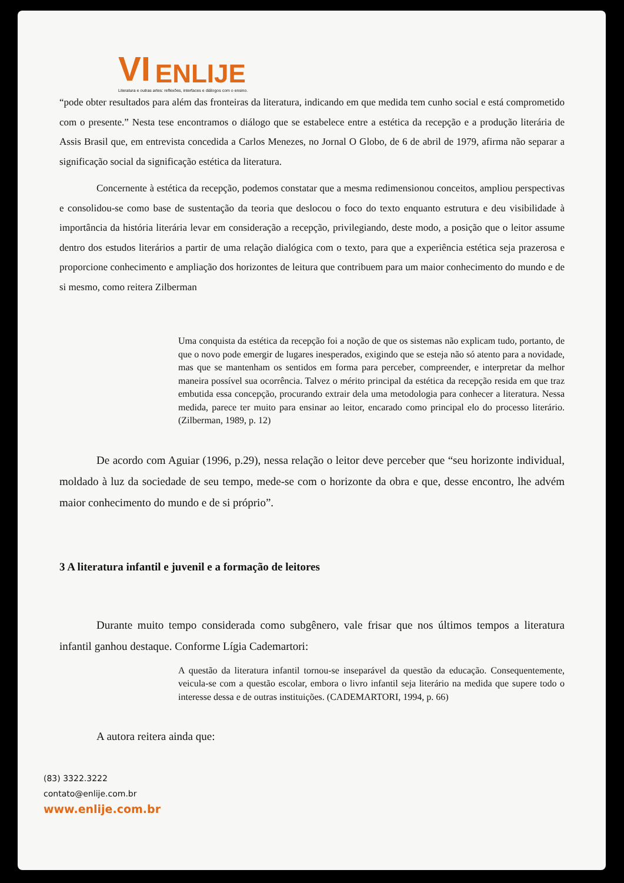VI ENLIJE
Literatura e outras artes: reflexões, interfaces e diálogos com o ensino.
“pode obter resultados para além das fronteiras da literatura, indicando em que medida tem cunho social e está comprometido com o presente.” Nesta tese encontramos o diálogo que se estabelece entre a estética da recepção e a produção literária de Assis Brasil que, em entrevista concedida a Carlos Menezes, no Jornal O Globo, de 6 de abril de 1979, afirma não separar a significação social da significação estética da literatura.
Concernente à estética da recepção, podemos constatar que a mesma redimensionou conceitos, ampliou perspectivas e consolidou-se como base de sustentação da teoria que deslocou o foco do texto enquanto estrutura e deu visibilidade à importância da história literária levar em consideração a recepção, privilegiando, deste modo, a posição que o leitor assume dentro dos estudos literários a partir de uma relação dialógica com o texto, para que a experiência estética seja prazerosa e proporcione conhecimento e ampliação dos horizontes de leitura que contribuem para um maior conhecimento do mundo e de si mesmo, como reitera Zilberman
Uma conquista da estética da recepção foi a noção de que os sistemas não explicam tudo, portanto, de que o novo pode emergir de lugares inesperados, exigindo que se esteja não só atento para a novidade, mas que se mantenham os sentidos em forma para perceber, compreender, e interpretar da melhor maneira possível sua ocorrência. Talvez o mérito principal da estética da recepção resida em que traz embutida essa concepção, procurando extrair dela uma metodologia para conhecer a literatura. Nessa medida, parece ter muito para ensinar ao leitor, encarado como principal elo do processo literário. (Zilberman, 1989, p. 12)
De acordo com Aguiar (1996, p.29), nessa relação o leitor deve perceber que “seu horizonte individual, moldado à luz da sociedade de seu tempo, mede-se com o horizonte da obra e que, desse encontro, lhe advém maior conhecimento do mundo e de si próprio”.
3 A literatura infantil e juvenil e a formação de leitores
Durante muito tempo considerada como subgênero, vale frisar que nos últimos tempos a literatura infantil ganhou destaque. Conforme Lígia Cademartori:
A questão da literatura infantil tornou-se inseparável da questão da educação. Consequentemente, veicula-se com a questão escolar, embora o livro infantil seja literário na medida que supere todo o interesse dessa e de outras instituições. (CADEMARTORI, 1994, p. 66)
A autora reitera ainda que:
(83) 3322.3222
contato@enlije.com.br
www.enlije.com.br